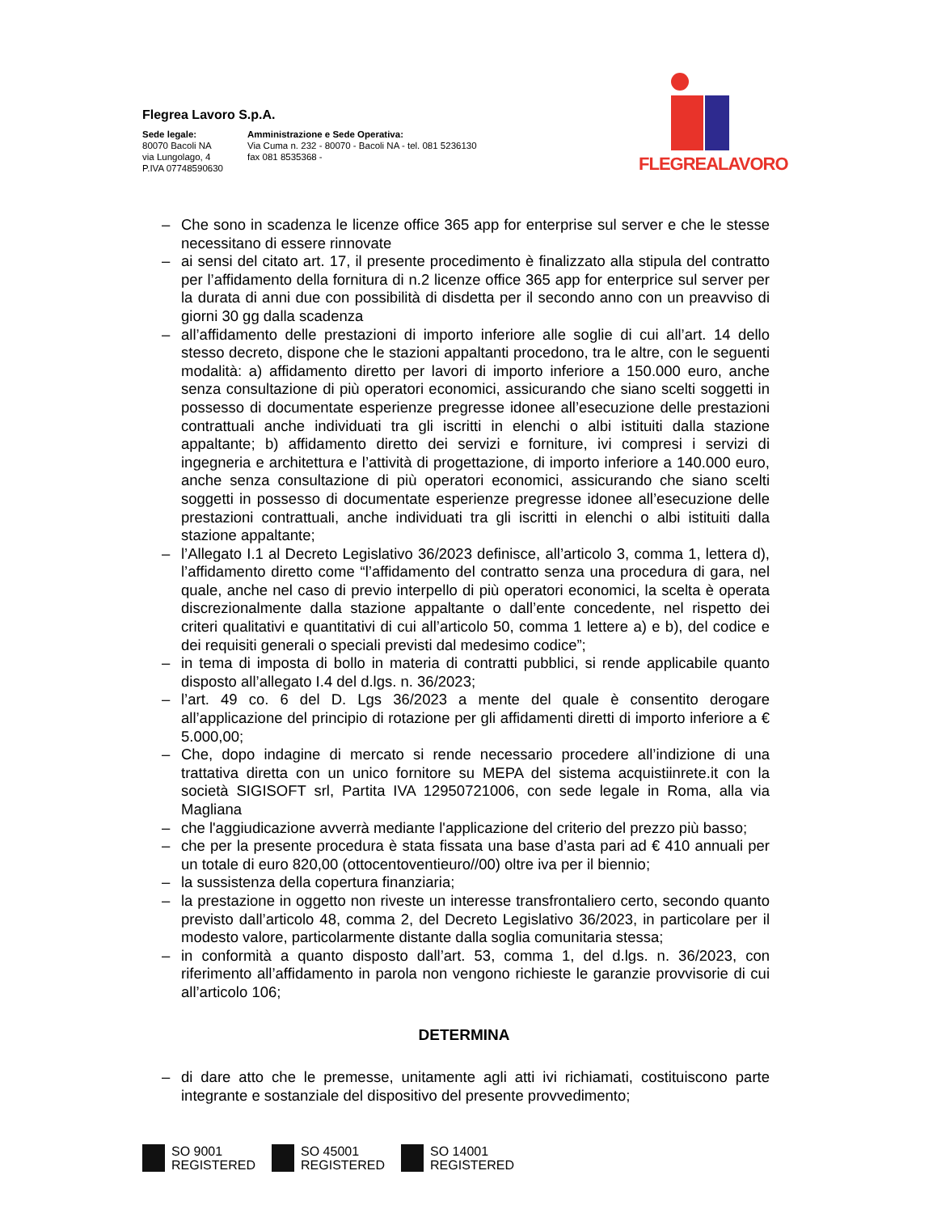Flegrea Lavoro S.p.A.
Sede legale:
80070 Bacoli NA
via Lungolago, 4
P.IVA 07748590630
Amministrazione e Sede Operativa:
Via Cuma n. 232 - 80070 - Bacoli NA - tel. 081 5236130
fax 081 8535368 -
FLEGREALAVORO
– Che sono in scadenza le licenze office 365 app for enterprise sul server e che le stesse necessitano di essere rinnovate
– ai sensi del citato art. 17, il presente procedimento è finalizzato alla stipula del contratto per l’affidamento della fornitura di n.2 licenze office 365 app for enterprice sul server per la durata di anni due con possibilità di disdetta per il secondo anno con un preavviso di giorni 30 gg dalla scadenza
– all’affidamento delle prestazioni di importo inferiore alle soglie di cui all’art. 14 dello stesso decreto, dispone che le stazioni appaltanti procedono, tra le altre, con le seguenti modalità: a) affidamento diretto per lavori di importo inferiore a 150.000 euro, anche senza consultazione di più operatori economici, assicurando che siano scelti soggetti in possesso di documentate esperienze pregresse idonee all’esecuzione delle prestazioni contrattuali anche individuati tra gli iscritti in elenchi o albi istituiti dalla stazione appaltante; b) affidamento diretto dei servizi e forniture, ivi compresi i servizi di ingegneria e architettura e l’attività di progettazione, di importo inferiore a 140.000 euro, anche senza consultazione di più operatori economici, assicurando che siano scelti soggetti in possesso di documentate esperienze pregresse idonee all’esecuzione delle prestazioni contrattuali, anche individuati tra gli iscritti in elenchi o albi istituiti dalla stazione appaltante;
– l’Allegato I.1 al Decreto Legislativo 36/2023 definisce, all’articolo 3, comma 1, lettera d), l’affidamento diretto come “l’affidamento del contratto senza una procedura di gara, nel quale, anche nel caso di previo interpello di più operatori economici, la scelta è operata discrezionalmente dalla stazione appaltante o dall’ente concedente, nel rispetto dei criteri qualitativi e quantitativi di cui all’articolo 50, comma 1 lettere a) e b), del codice e dei requisiti generali o speciali previsti dal medesimo codice”;
– in tema di imposta di bollo in materia di contratti pubblici, si rende applicabile quanto disposto all’allegato I.4 del d.lgs. n. 36/2023;
– l’art. 49 co. 6 del D. Lgs 36/2023 a mente del quale è consentito derogare all’applicazione del principio di rotazione per gli affidamenti diretti di importo inferiore a € 5.000,00;
– Che, dopo indagine di mercato si rende necessario procedere all’indizione di una trattativa diretta con un unico fornitore su MEPA del sistema acquistiinrete.it con la società SIGISOFT srl, Partita IVA 12950721006, con sede legale in Roma, alla via Magliana
– che l'aggiudicazione avverrà mediante l'applicazione del criterio del prezzo più basso;
– che per la presente procedura è stata fissata una base d’asta pari ad € 410 annuali per un totale di euro 820,00 (ottocentoventieuro//00) oltre iva per il biennio;
– la sussistenza della copertura finanziaria;
– la prestazione in oggetto non riveste un interesse transfrontaliero certo, secondo quanto previsto dall’articolo 48, comma 2, del Decreto Legislativo 36/2023, in particolare per il modesto valore, particolarmente distante dalla soglia comunitaria stessa;
– in conformità a quanto disposto dall’art. 53, comma 1, del d.lgs. n. 36/2023, con riferimento all’affidamento in parola non vengono richieste le garanzie provvisorie di cui all’articolo 106;
DETERMINA
– di dare atto che le premesse, unitamente agli atti ivi richiamati, costituiscono parte integrante e sostanziale del dispositivo del presente provvedimento;
SO 9001
REGISTERED
SO 45001
REGISTERED
SO 14001
REGISTERED